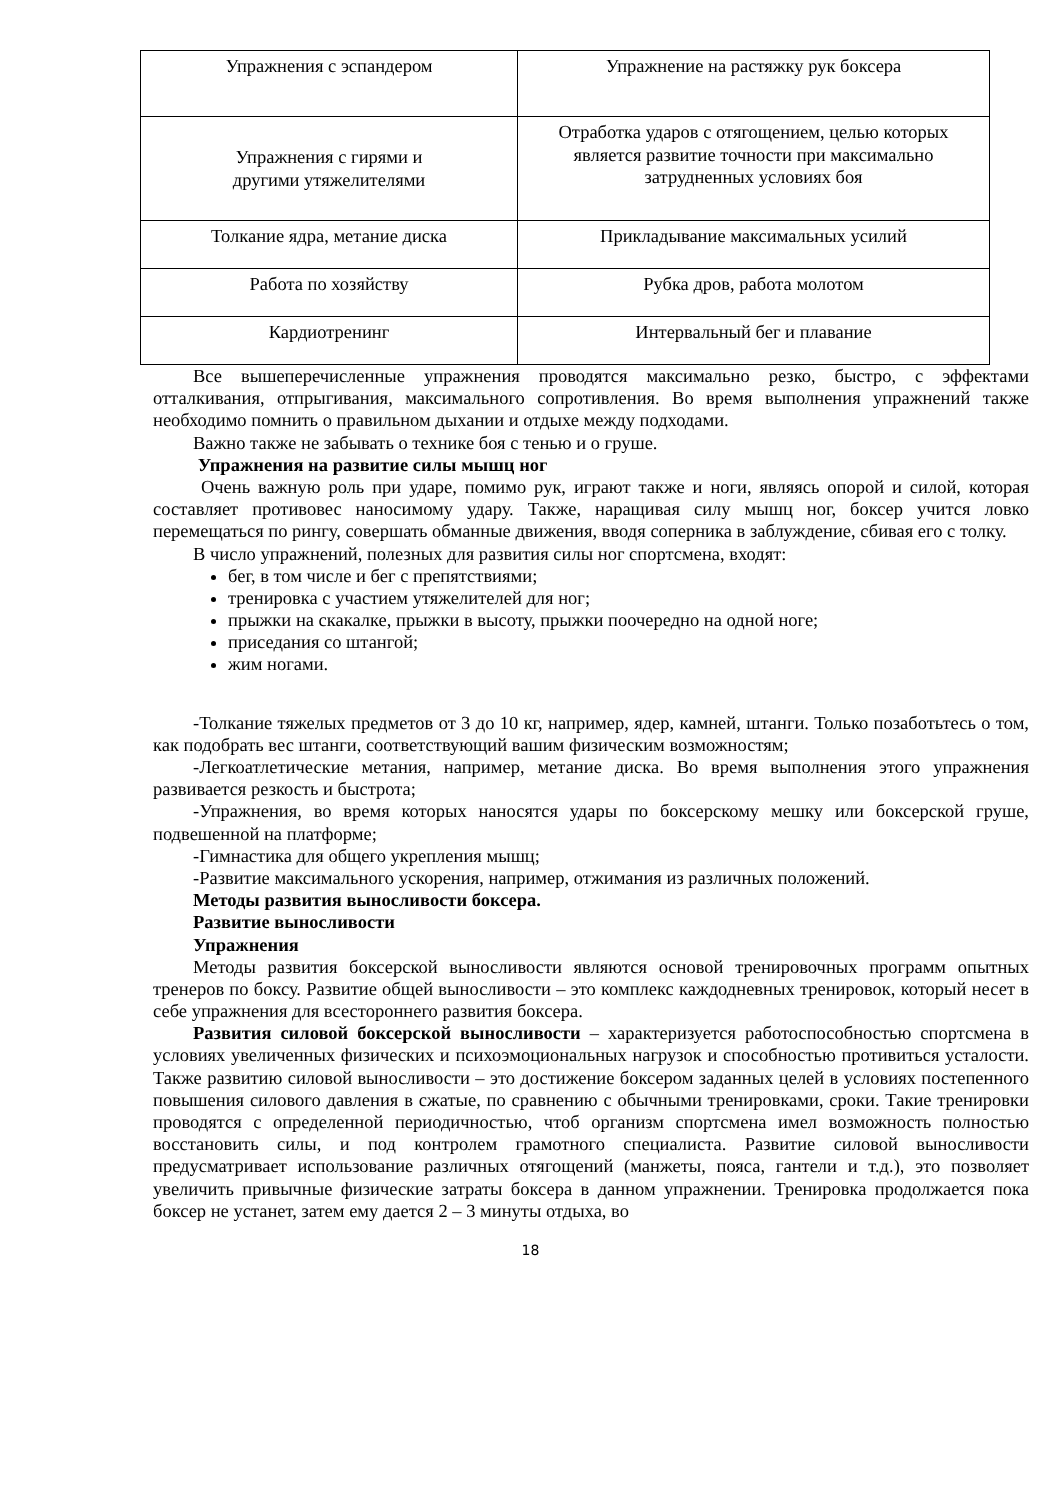| Упражнения с эспандером | Упражнение на растяжку рук боксера |
| Упражнения с гирями и другими утяжелителями | Отработка ударов с отягощением, целью которых является развитие точности при максимально затрудненных условиях боя |
| Толкание ядра, метание диска | Прикладывание максимальных усилий |
| Работа по хозяйству | Рубка дров, работа молотом |
| Кардиотренинг | Интервальный бег и плавание |
Все вышеперечисленные упражнения проводятся максимально резко, быстро, с эффектами отталкивания, отпрыгивания, максимального сопротивления. Во время выполнения упражнений также необходимо помнить о правильном дыхании и отдыхе между подходами.
Важно также не забывать о технике боя с тенью и о груше.
Упражнения на развитие силы мышц ног
Очень важную роль при ударе, помимо рук, играют также и ноги, являясь опорой и силой, которая составляет противовес наносимому удару. Также, наращивая силу мышц ног, боксер учится ловко перемещаться по рингу, совершать обманные движения, вводя соперника в заблуждение, сбивая его с толку.
В число упражнений, полезных для развития силы ног спортсмена, входят:
бег, в том числе и бег с препятствиями;
тренировка с участием утяжелителей для ног;
прыжки на скакалке, прыжки в высоту, прыжки поочередно на одной ноге;
приседания со штангой;
жим ногами.
-Толкание тяжелых предметов от 3 до 10 кг, например, ядер, камней, штанги. Только позаботьтесь о том, как подобрать вес штанги, соответствующий вашим физическим возможностям;
-Легкоатлетические метания, например, метание диска. Во время выполнения этого упражнения развивается резкость и быстрота;
-Упражнения, во время которых наносятся удары по боксерскому мешку или боксерской груше, подвешенной на платформе;
-Гимнастика для общего укрепления мышц;
-Развитие максимального ускорения, например, отжимания из различных положений.
Методы развития выносливости боксера.
Развитие выносливости
Упражнения
Методы развития боксерской выносливости являются основой тренировочных программ опытных тренеров по боксу. Развитие общей выносливости – это комплекс каждодневных тренировок, который несет в себе упражнения для всестороннего развития боксера.
Развития силовой боксерской выносливости – характеризуется работоспособностью спортсмена в условиях увеличенных физических и психоэмоциональных нагрузок и способностью противиться усталости. Также развитию силовой выносливости – это достижение боксером заданных целей в условиях постепенного повышения силового давления в сжатые, по сравнению с обычными тренировками, сроки. Такие тренировки проводятся с определенной периодичностью, чтоб организм спортсмена имел возможность полностью восстановить силы, и под контролем грамотного специалиста. Развитие силовой выносливости предусматривает использование различных отягощений (манжеты, пояса, гантели и т.д.), это позволяет увеличить привычные физические затраты боксера в данном упражнении. Тренировка продолжается пока боксер не устанет, затем ему дается 2 – 3 минуты отдыха, во
18